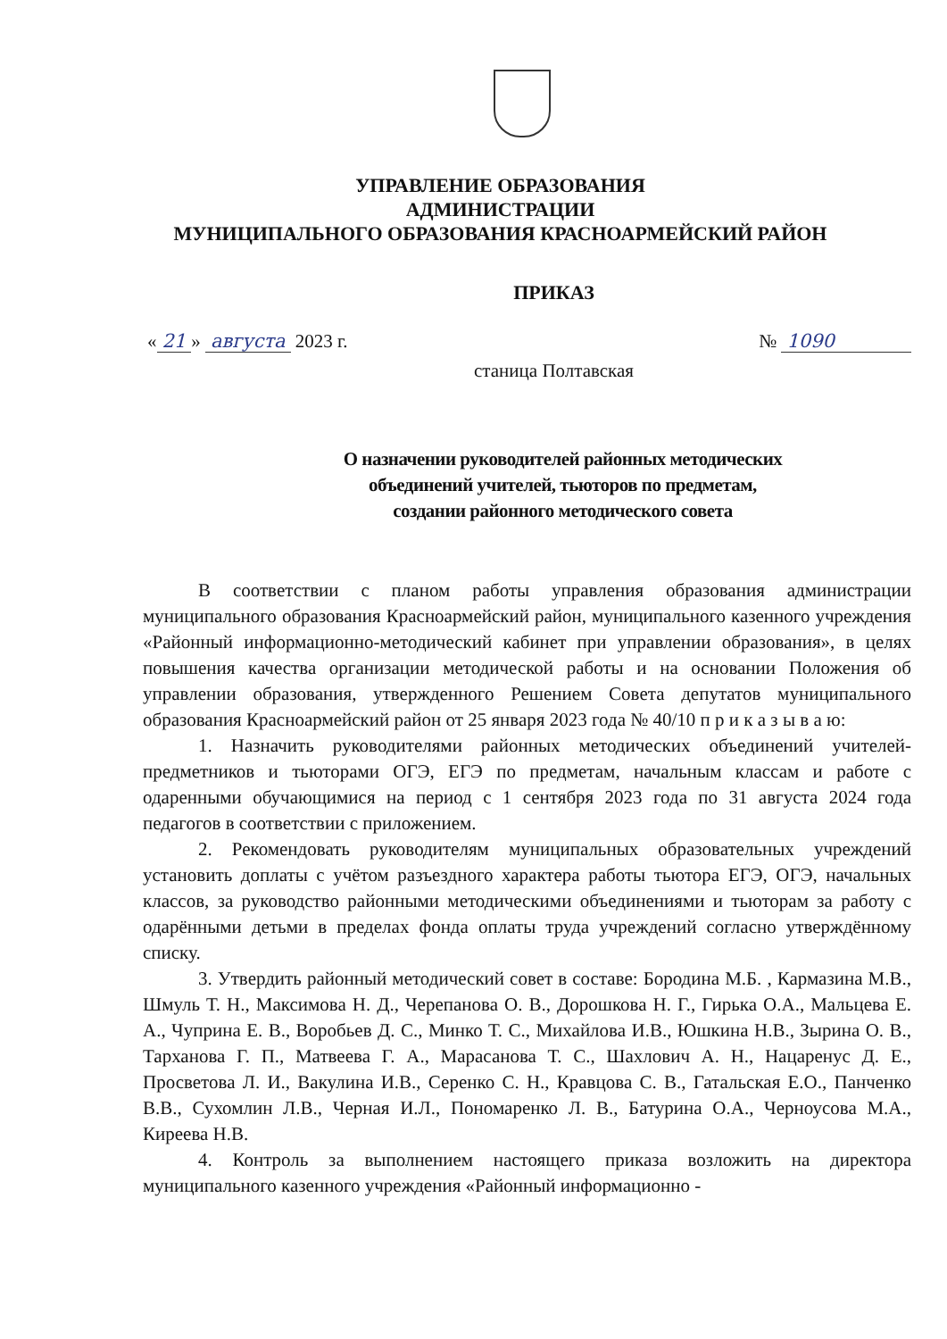УПРАВЛЕНИЕ ОБРАЗОВАНИЯ
АДМИНИСТРАЦИИ
МУНИЦИПАЛЬНОГО ОБРАЗОВАНИЯ КРАСНОАРМЕЙСКИЙ РАЙОН
ПРИКАЗ
« 21 » августа 2023 г. № 1090
станица Полтавская
О назначении руководителей районных методических
объединений учителей, тьюторов по предметам,
создании районного методического совета
В соответствии с планом работы управления образования администрации муниципального образования Красноармейский район, муниципального казенного учреждения «Районный информационно-методический кабинет при управлении образования», в целях повышения качества организации методической работы и на основании Положения об управлении образования, утвержденного Решением Совета депутатов муниципального образования Красноармейский район от 25 января 2023 года № 40/10 п р и к а з ы в а ю:
1. Назначить руководителями районных методических объединений учителей-предметников и тьюторами ОГЭ, ЕГЭ по предметам, начальным классам и работе с одаренными обучающимися на период с 1 сентября 2023 года по 31 августа 2024 года педагогов в соответствии с приложением.
2. Рекомендовать руководителям муниципальных образовательных учреждений установить доплаты с учётом разъездного характера работы тьютора ЕГЭ, ОГЭ, начальных классов, за руководство районными методическими объединениями и тьюторам за работу с одарёнными детьми в пределах фонда оплаты труда учреждений согласно утверждённому списку.
3. Утвердить районный методический совет в составе: Бородина М.Б. , Кармазина М.В., Шмуль Т. Н., Максимова Н. Д., Черепанова О. В., Дорошкова Н. Г., Гирька О.А., Мальцева Е. А., Чуприна Е. В., Воробьев Д. С., Минко Т. С., Михайлова И.В., Юшкина Н.В., Зырина О. В., Тарханова Г. П., Матвеева Г. А., Марасанова Т. С., Шахлович А. Н., Нацаренус Д. Е., Просветова Л. И., Вакулина И.В., Серенко С. Н., Кравцова С. В., Гатальская Е.О., Панченко В.В., Сухомлин Л.В., Черная И.Л., Пономаренко Л. В., Батурина О.А., Черноусова М.А., Киреева Н.В.
4. Контроль за выполнением настоящего приказа возложить на директора муниципального казенного учреждения «Районный информационно -